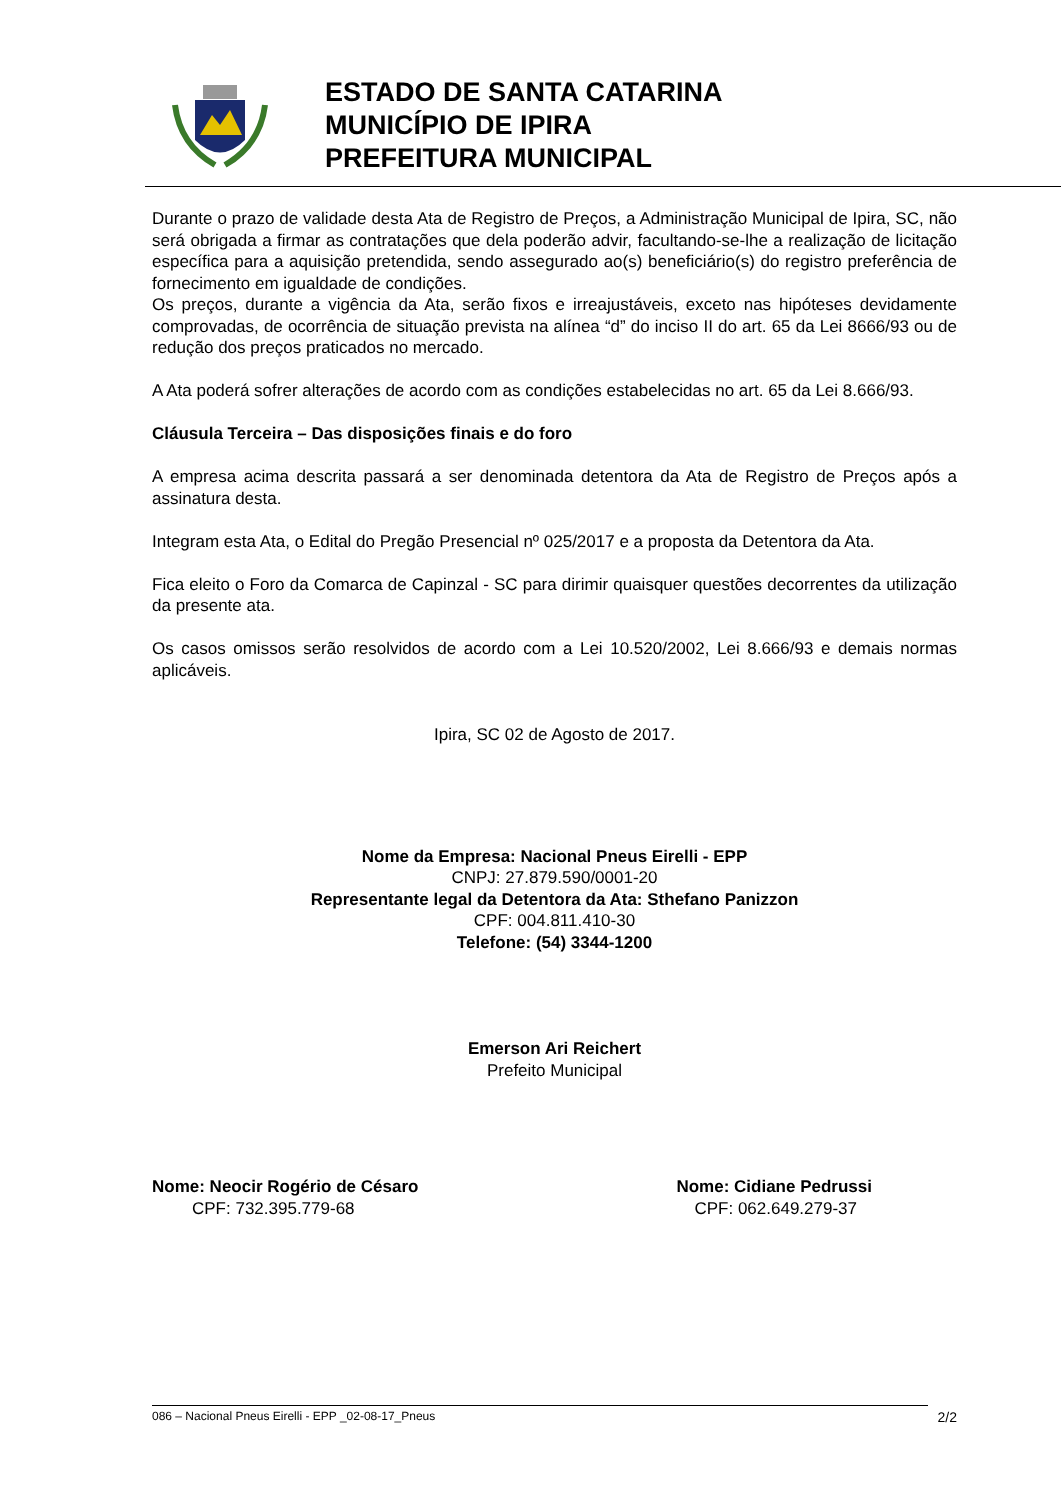ESTADO DE SANTA CATARINA
MUNICÍPIO DE IPIRA
PREFEITURA MUNICIPAL
Durante o prazo de validade desta Ata de Registro de Preços, a Administração Municipal de Ipira, SC, não será obrigada a firmar as contratações que dela poderão advir, facultando-se-lhe a realização de licitação específica para a aquisição pretendida, sendo assegurado ao(s) beneficiário(s) do registro preferência de fornecimento em igualdade de condições.
Os preços, durante a vigência da Ata, serão fixos e irreajustáveis, exceto nas hipóteses devidamente comprovadas, de ocorrência de situação prevista na alínea “d” do inciso II do art. 65 da Lei 8666/93 ou de redução dos preços praticados no mercado.
A Ata poderá sofrer alterações de acordo com as condições estabelecidas no art. 65 da Lei 8.666/93.
Cláusula Terceira – Das disposições finais e do foro
A empresa acima descrita passará a ser denominada detentora da Ata de Registro de Preços após a assinatura desta.
Integram esta Ata, o Edital do Pregão Presencial nº 025/2017 e a proposta da Detentora da Ata.
Fica eleito o Foro da Comarca de Capinzal - SC para dirimir quaisquer questões decorrentes da utilização da presente ata.
Os casos omissos serão resolvidos de acordo com a Lei 10.520/2002, Lei 8.666/93 e demais normas aplicáveis.
Ipira, SC 02 de Agosto de 2017.
Nome da Empresa: Nacional Pneus Eirelli - EPP
CNPJ: 27.879.590/0001-20
Representante legal da Detentora da Ata: Sthefano Panizzon
CPF: 004.811.410-30
Telefone: (54) 3344-1200
Emerson Ari Reichert
Prefeito Municipal
Nome: Neocir Rogério de Césaro
CPF: 732.395.779-68
Nome: Cidiane Pedrussi
CPF: 062.649.279-37
086 – Nacional Pneus Eirelli - EPP _02-08-17_Pneus 2/2